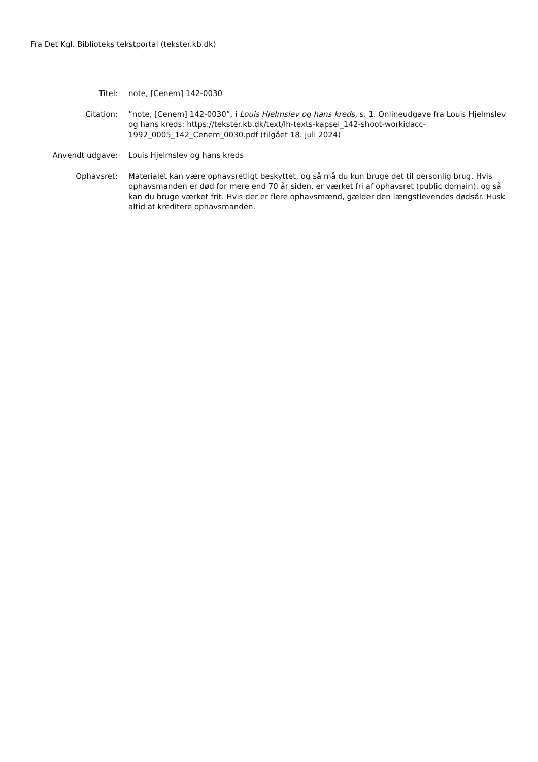Fra Det Kgl. Biblioteks tekstportal (tekster.kb.dk)
Titel: note, [Cenem] 142-0030
Citation: ”note, [Cenem] 142-0030”, i Louis Hjelmslev og hans kreds, s. 1. Onlineudgave fra Louis Hjelmslev og hans kreds: https://tekster.kb.dk/text/lh-texts-kapsel_142-shoot-workidacc-1992_0005_142_Cenem_0030.pdf (tilgået 18. juli 2024)
Anvendt udgave: Louis Hjelmslev og hans kreds
Ophavsret: Materialet kan være ophavsretligt beskyttet, og så må du kun bruge det til personlig brug. Hvis ophavsmanden er død for mere end 70 år siden, er værket fri af ophavsret (public domain), og så kan du bruge værket frit. Hvis der er flere ophavsmænd, gælder den længstlevendes dødsår. Husk altid at kreditere ophavsmanden.